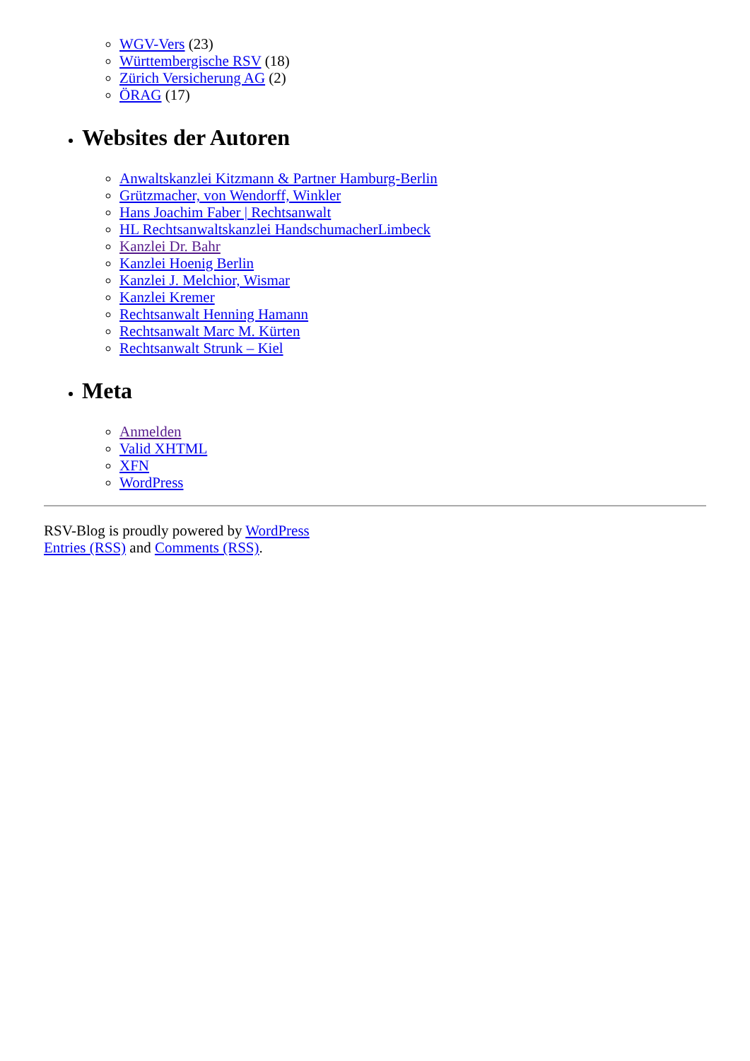WGV-Vers (23)
Württembergische RSV (18)
Zürich Versicherung AG (2)
ÖRAG (17)
Websites der Autoren
Anwaltskanzlei Kitzmann & Partner Hamburg-Berlin
Grützmacher, von Wendorff, Winkler
Hans Joachim Faber | Rechtsanwalt
HL Rechtsanwaltskanzlei HandschumacherLimbeck
Kanzlei Dr. Bahr
Kanzlei Hoenig Berlin
Kanzlei J. Melchior, Wismar
Kanzlei Kremer
Rechtsanwalt Henning Hamann
Rechtsanwalt Marc M. Kürten
Rechtsanwalt Strunk – Kiel
Meta
Anmelden
Valid XHTML
XFN
WordPress
RSV-Blog is proudly powered by WordPress
Entries (RSS) and Comments (RSS).